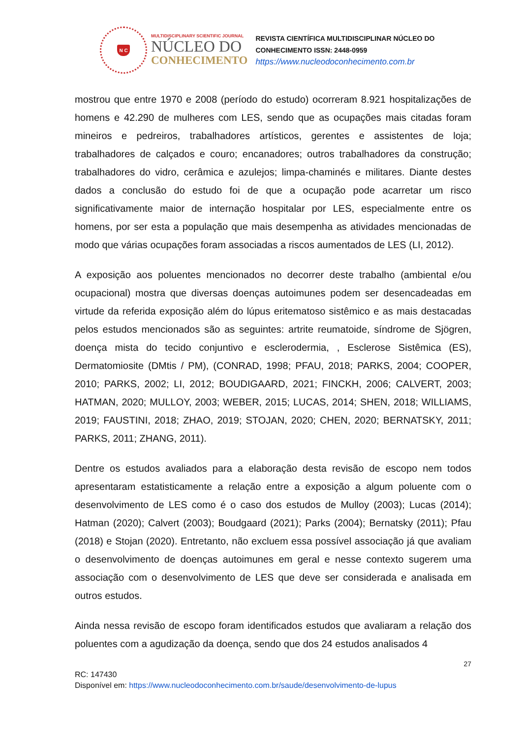N C
MULTIDISCIPLINARY SCIENTIFIC JOURNAL
NÚCLEO DO
CONHECIMENTO
REVISTA CIENTÍFICA MULTIDISCIPLINAR NÚCLEO DO
CONHECIMENTO ISSN: 2448-0959
https://www.nucleodoconhecimento.com.br
mostrou que entre 1970 e 2008 (período do estudo) ocorreram 8.921 hospitalizações de homens e 42.290 de mulheres com LES, sendo que as ocupações mais citadas foram mineiros e pedreiros, trabalhadores artísticos, gerentes e assistentes de loja; trabalhadores de calçados e couro; encanadores; outros trabalhadores da construção; trabalhadores do vidro, cerâmica e azulejos; limpa-chaminés e militares. Diante destes dados a conclusão do estudo foi de que a ocupação pode acarretar um risco significativamente maior de internação hospitalar por LES, especialmente entre os homens, por ser esta a população que mais desempenha as atividades mencionadas de modo que várias ocupações foram associadas a riscos aumentados de LES (LI, 2012).
A exposição aos poluentes mencionados no decorrer deste trabalho (ambiental e/ou ocupacional) mostra que diversas doenças autoimunes podem ser desencadeadas em virtude da referida exposição além do lúpus eritematoso sistêmico e as mais destacadas pelos estudos mencionados são as seguintes: artrite reumatoide, síndrome de Sjögren, doença mista do tecido conjuntivo e esclerodermia, , Esclerose Sistêmica (ES), Dermatomiosite (DMtis / PM), (CONRAD, 1998; PFAU, 2018; PARKS, 2004; COOPER, 2010; PARKS, 2002; LI, 2012; BOUDIGAARD, 2021; FINCKH, 2006; CALVERT, 2003; HATMAN, 2020; MULLOY, 2003; WEBER, 2015; LUCAS, 2014; SHEN, 2018; WILLIAMS, 2019; FAUSTINI, 2018; ZHAO, 2019; STOJAN, 2020; CHEN, 2020; BERNATSKY, 2011; PARKS, 2011; ZHANG, 2011).
Dentre os estudos avaliados para a elaboração desta revisão de escopo nem todos apresentaram estatisticamente a relação entre a exposição a algum poluente com o desenvolvimento de LES como é o caso dos estudos de Mulloy (2003); Lucas (2014); Hatman (2020); Calvert (2003); Boudgaard (2021); Parks (2004); Bernatsky (2011); Pfau (2018) e Stojan (2020). Entretanto, não excluem essa possível associação já que avaliam o desenvolvimento de doenças autoimunes em geral e nesse contexto sugerem uma associação com o desenvolvimento de LES que deve ser considerada e analisada em outros estudos.
Ainda nessa revisão de escopo foram identificados estudos que avaliaram a relação dos poluentes com a agudização da doença, sendo que dos 24 estudos analisados 4
27
RC: 147430
Disponível em: https://www.nucleodoconhecimento.com.br/saude/desenvolvimento-de-lupus